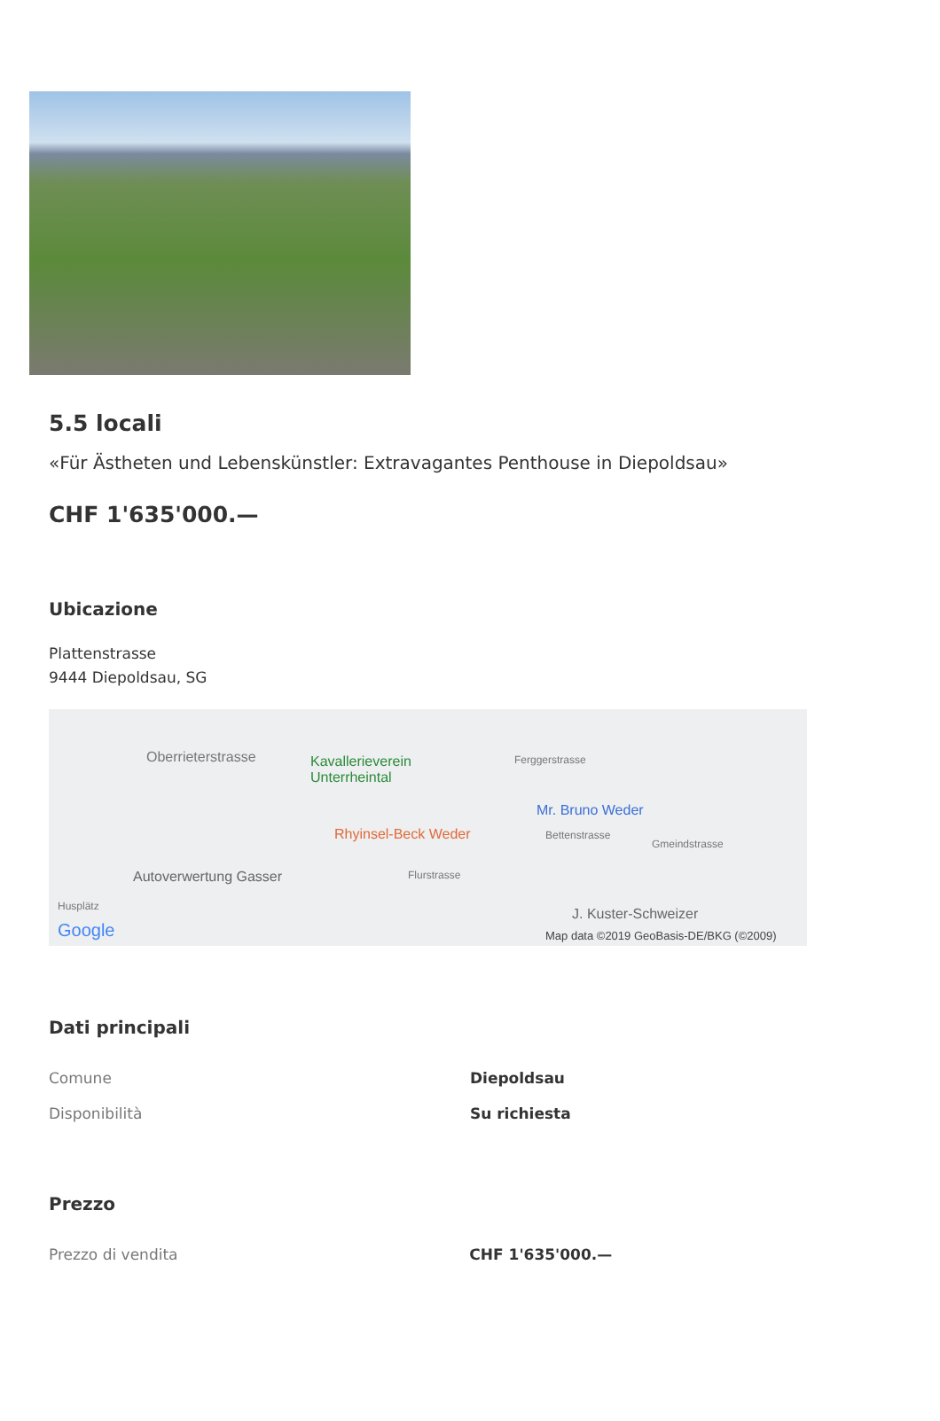5.5 locali
«Für Ästheten und Lebenskünstler: Extravagantes Penthouse in Diepoldsau»
CHF 1'635'000.—
Ubicazione
Plattenstrasse
9444 Diepoldsau, SG
Oberrieterstrasse Kavallerieverein
Unterrheintal
Ferggerstrasse
Mr. Bruno Weder
Rhyinsel-Beck Weder Bettenstrasse
Gmeindstrasse
Autoverwertung Gasser Flurstrasse
Husplätz J. Kuster-Schweizer
Google Map data ©2019 GeoBasis-DE/BKG (©2009)
Dati principali
| Comune | Diepoldsau |
| Disponibilità | Su richiesta |
Prezzo
| Prezzo di vendita | CHF 1'635'000.— |